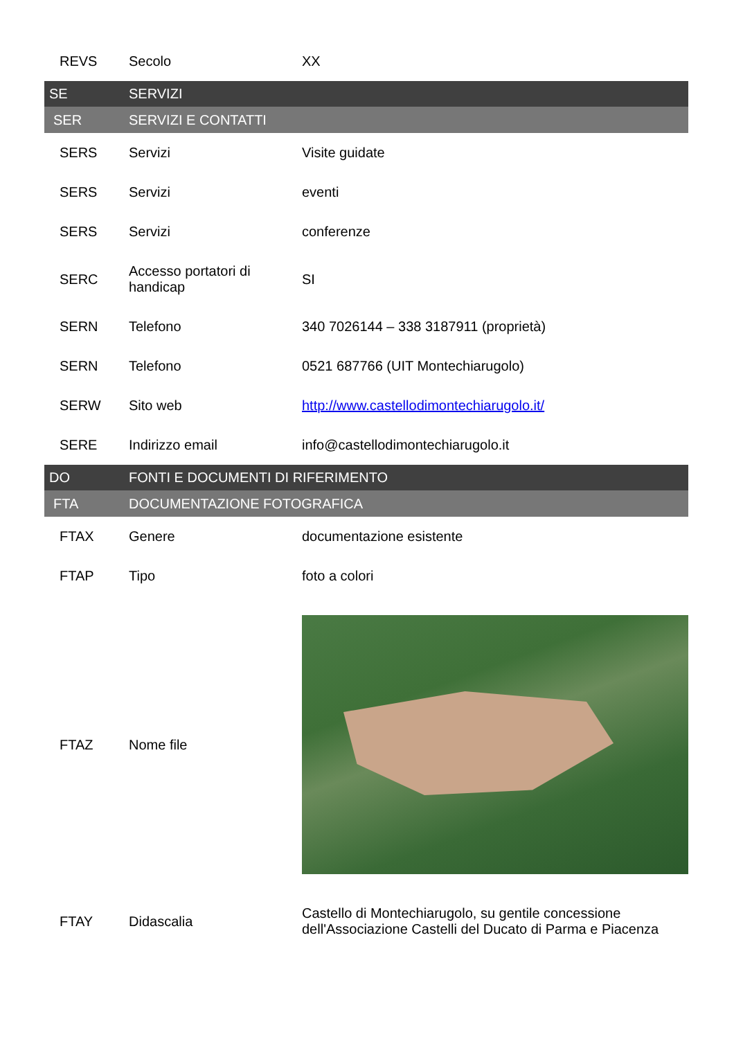| REVS | Secolo | XX |
| SE | SERVIZI | |
| SER | SERVIZI E CONTATTI | |
| SERS | Servizi | Visite guidate |
| SERS | Servizi | eventi |
| SERS | Servizi | conferenze |
| SERC | Accesso portatori di handicap | SI |
| SERN | Telefono | 340 7026144 – 338 3187911 (proprietà) |
| SERN | Telefono | 0521 687766 (UIT Montechiarugolo) |
| SERW | Sito web | http://www.castellodimontechiarugolo.it/ |
| SERE | Indirizzo email | info@castellodimontechiarugolo.it |
| DO | FONTI E DOCUMENTI DI RIFERIMENTO | |
| FTA | DOCUMENTAZIONE FOTOGRAFICA | |
| FTAX | Genere | documentazione esistente |
| FTAP | Tipo | foto a colori |
| FTAZ | Nome file | |
| FTAY | Didascalia | Castello di Montechiarugolo, su gentile concessione dell'Associazione Castelli del Ducato di Parma e Piacenza |